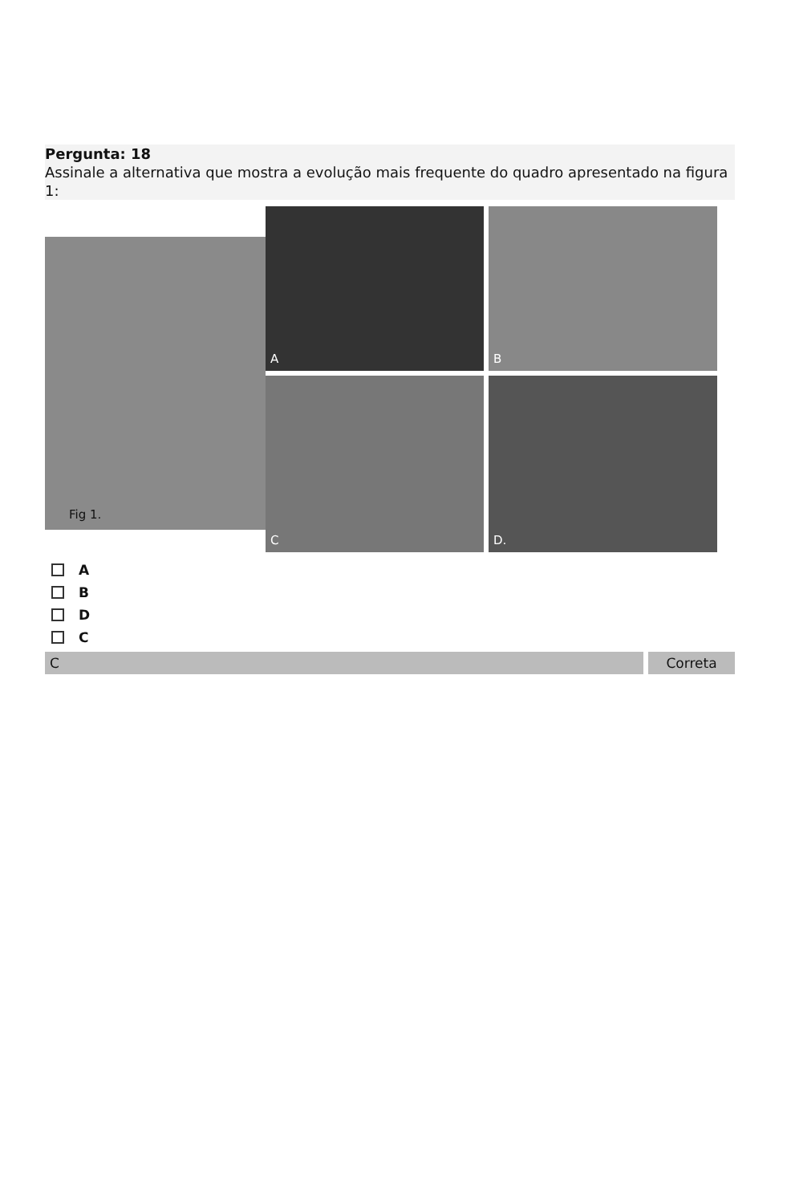Pergunta: 18
Assinale a alternativa que mostra a evolução mais frequente do quadro apresentado na figura 1:
Fig 1.
A
B
C
D.
A
B
D
C
C Correta